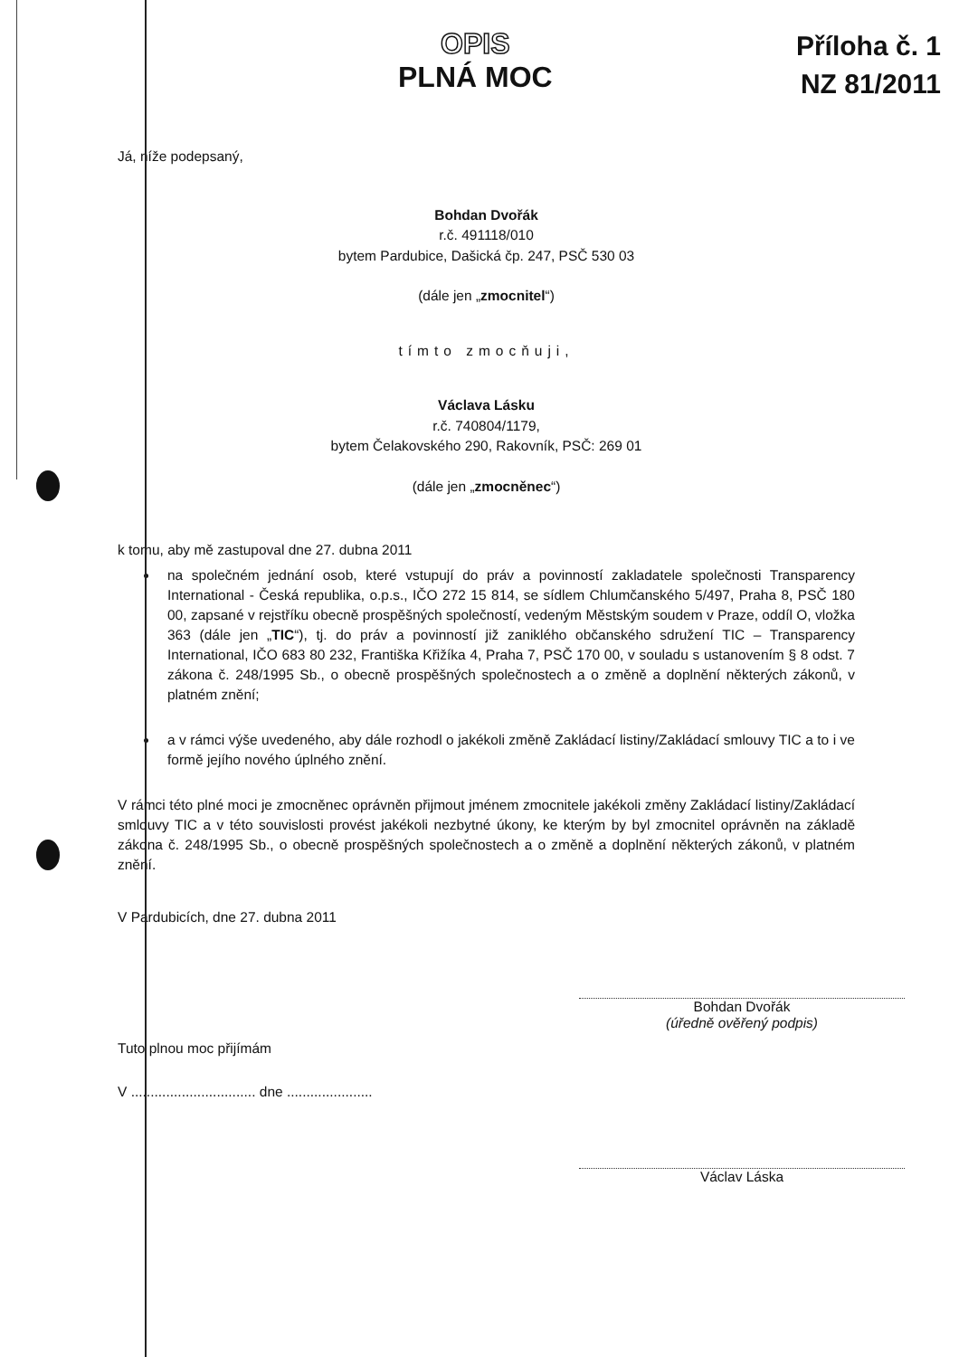OPIS
PLNÁ MOC
Příloha č. 1
NZ 81/2011
Já, níže podepsaný,
Bohdan Dvořák
r.č. 491118/010
bytem Pardubice, Dašická čp. 247, PSČ 530 03
(dále jen „zmocnitel“)
tímto zmocňuji,
Václava Lásku
r.č. 740804/1179,
bytem Čelakovského 290, Rakovník, PSČ: 269 01
(dále jen „zmocněnec“)
k tomu, aby mě zastupoval dne 27. dubna 2011
na společném jednání osob, které vstupují do práv a povinností zakladatele společnosti Transparency International - Česká republika, o.p.s., IČO 272 15 814, se sídlem Chlumčanského 5/497, Praha 8, PSČ 180 00, zapsané v rejstříku obecně prospěšných společností, vedeným Městským soudem v Praze, oddíl O, vložka 363 (dále jen „TIC“), tj. do práv a povinností již zaniklého občanského sdružení TIC – Transparency International, IČO 683 80 232, Františka Křižíka 4, Praha 7, PSČ 170 00, v souladu s ustanovením § 8 odst. 7 zákona č. 248/1995 Sb., o obecně prospěšných společnostech a o změně a doplnění některých zákonů, v platném znění;
a v rámci výše uvedeného, aby dále rozhodl o jakékoli změně Zakládací listiny/Zakládací smlouvy TIC a to i ve formě jejího nového úplného znění.
V rámci této plné moci je zmocněnec oprávněn přijmout jménem zmocnitele jakékoli změny Zakládací listiny/Zakládací smlouvy TIC a v této souvislosti provést jakékoli nezbytné úkony, ke kterým by byl zmocnitel oprávněn na základě zákona č. 248/1995 Sb., o obecně prospěšných společnostech a o změně a doplnění některých zákonů, v platném znění.
V Pardubicích, dne 27. dubna 2011
Bohdan Dvořák
(úředně ověřený podpis)
Tuto plnou moc přijímám
V ................................ dne ......................
Václav Láska